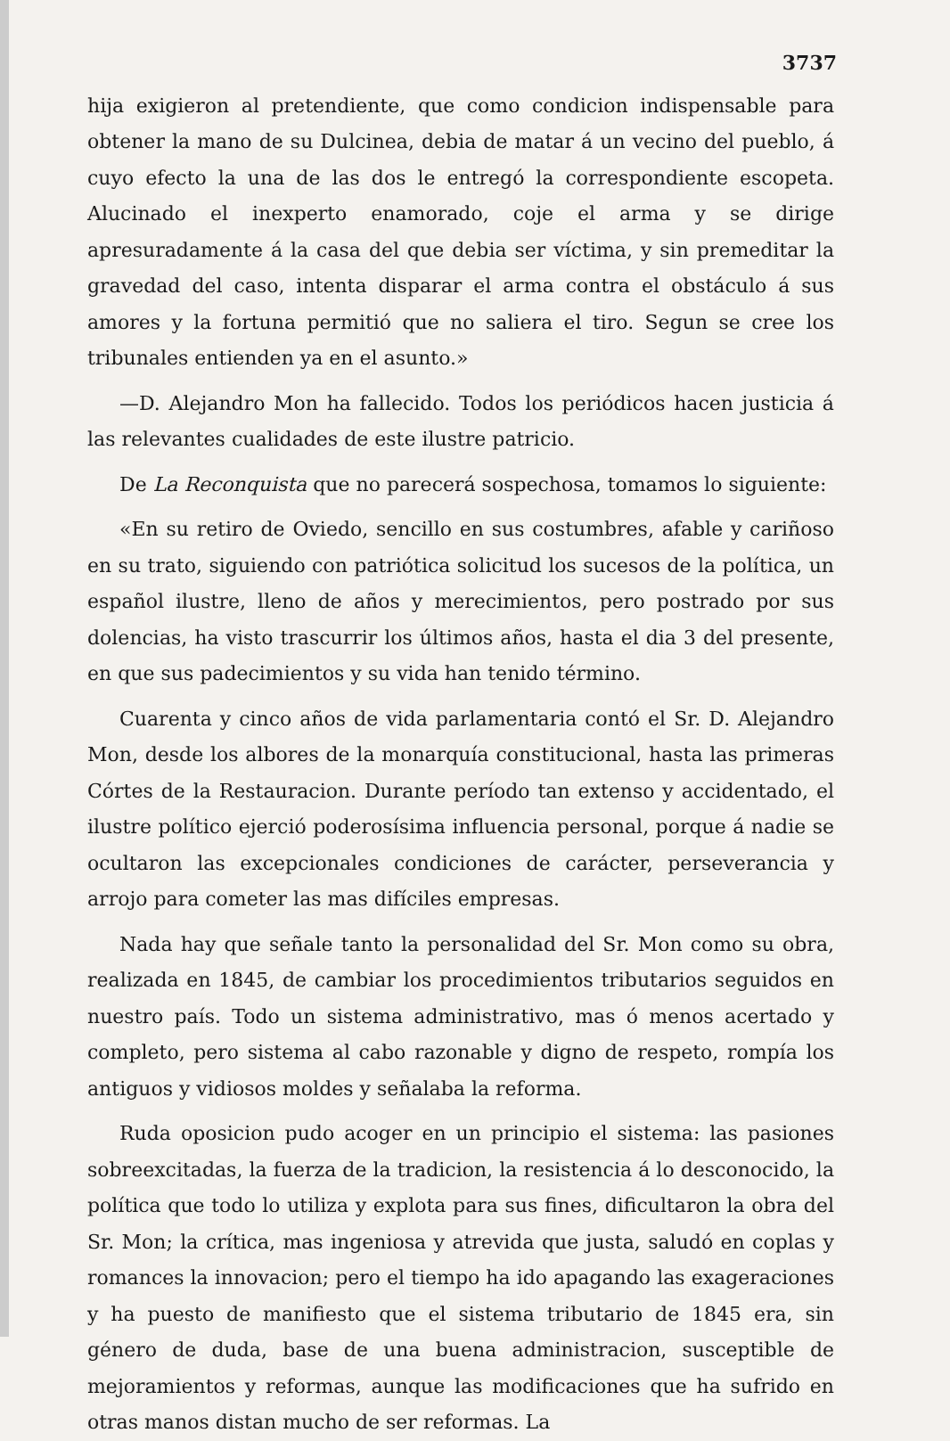3737
hija exigieron al pretendiente, que como condicion indispensable para obtener la mano de su Dulcinea, debia de matar á un vecino del pueblo, á cuyo efecto la una de las dos le entregó la correspondiente escopeta. Alucinado el inexperto enamorado, coje el arma y se dirige apresuradamente á la casa del que debia ser víctima, y sin premeditar la gravedad del caso, intenta disparar el arma contra el obstáculo á sus amores y la fortuna permitió que no saliera el tiro. Segun se cree los tribunales entienden ya en el asunto.»
—D. Alejandro Mon ha fallecido. Todos los periódicos hacen justicia á las relevantes cualidades de este ilustre patricio.
De La Reconquista que no parecerá sospechosa, tomamos lo siguiente:
«En su retiro de Oviedo, sencillo en sus costumbres, afable y cariñoso en su trato, siguiendo con patriótica solicitud los sucesos de la política, un español ilustre, lleno de años y merecimientos, pero postrado por sus dolencias, ha visto trascurrir los últimos años, hasta el dia 3 del presente, en que sus padecimientos y su vida han tenido término.
Cuarenta y cinco años de vida parlamentaria contó el Sr. D. Alejandro Mon, desde los albores de la monarquía constitucional, hasta las primeras Córtes de la Restauracion. Durante período tan extenso y accidentado, el ilustre político ejerció poderosísima influencia personal, porque á nadie se ocultaron las excepcionales condiciones de carácter, perseverancia y arrojo para cometer las mas difíciles empresas.
Nada hay que señale tanto la personalidad del Sr. Mon como su obra, realizada en 1845, de cambiar los procedimientos tributarios seguidos en nuestro país. Todo un sistema administrativo, mas ó menos acertado y completo, pero sistema al cabo razonable y digno de respeto, rompía los antiguos y vidiosos moldes y señalaba la reforma.
Ruda oposicion pudo acoger en un principio el sistema: las pasiones sobreexcitadas, la fuerza de la tradicion, la resistencia á lo desconocido, la política que todo lo utiliza y explota para sus fines, dificultaron la obra del Sr. Mon; la crítica, mas ingeniosa y atrevida que justa, saludó en coplas y romances la innovacion; pero el tiempo ha ido apagando las exageraciones y ha puesto de manifiesto que el sistema tributario de 1845 era, sin género de duda, base de una buena administracion, susceptible de mejoramientos y reformas, aunque las modificaciones que ha sufrido en otras manos distan mucho de ser reformas. La